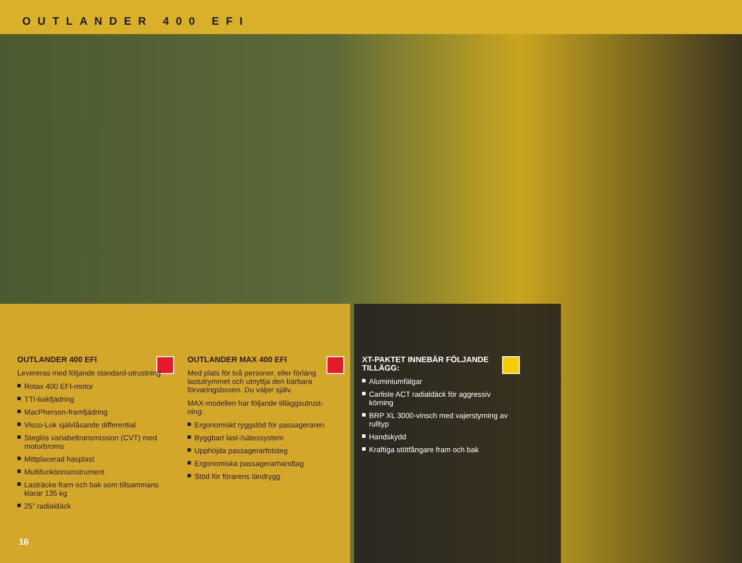OUTLANDER 400 EFI
OUTLANDER 400 EFI
Levereras med följande standard-utrustning
Rotax 400 EFI-motor
TTI-bakfjädring
MacPherson-framfjädring
Visco-Lok självlåsande differential
Steglös variabeltransmission (CVT) med motorbroms
Mittplacerad hasplast
Multifunktionsinstrument
Lasträcke fram och bak som tillsammans klarar 135 kg
25” radialdäck
OUTLANDER MAX 400 EFI
Med plats för två personer, eller förläng lastutrymmet och utnyttja den bärbara förvaringsboxen. Du väljer själv.
MAX-modellen har följande tilläggsutrust-ning:
Ergonomiskt ryggstöd för passageraren
Byggbart last-/sätessystem
Upphöjda passagerarfotsteg
Ergonomiska passagerarhandtag
Stöd för förarens ländrygg
XT-PAKTET INNEBÄR FÖLJANDE TILLÄGG:
Aluminiumfälgar
Carlisle ACT radialdäck för aggressiv körning
BRP XL 3000-vinsch med vajerstyrning av rulltyp
Handskydd
Kraftiga stötfångare fram och bak
16